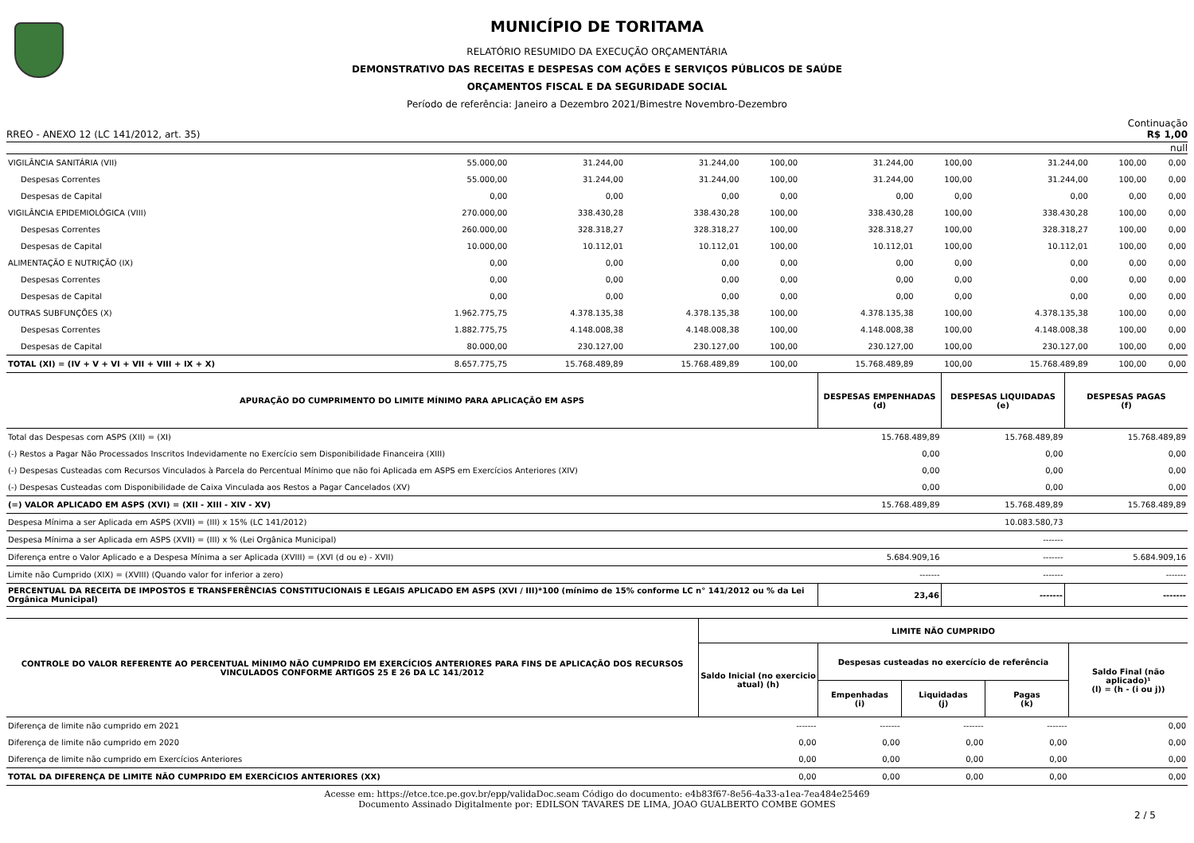MUNICÍPIO DE TORITAMA
RELATÓRIO RESUMIDO DA EXECUÇÃO ORÇAMENTÁRIA
DEMONSTRATIVO DAS RECEITAS E DESPESAS COM AÇÕES E SERVIÇOS PÚBLICOS DE SAÚDE
ORÇAMENTOS FISCAL E DA SEGURIDADE SOCIAL
Período de referência: Janeiro a Dezembro 2021/Bimestre Novembro-Dezembro
Continuação
RREO - ANEXO 12 (LC 141/2012, art. 35) R$ 1,00
null
| VIGILÂNCIA SANITÁRIA (VII) | 55.000,00 | 31.244,00 | 31.244,00 | 100,00 | 31.244,00 | 100,00 | 31.244,00 | 100,00 | 0,00 |
| Despesas Correntes | 55.000,00 | 31.244,00 | 31.244,00 | 100,00 | 31.244,00 | 100,00 | 31.244,00 | 100,00 | 0,00 |
| Despesas de Capital | 0,00 | 0,00 | 0,00 | 0,00 | 0,00 | 0,00 | 0,00 | 0,00 | 0,00 |
| VIGILÂNCIA EPIDEMIOLÓGICA (VIII) | 270.000,00 | 338.430,28 | 338.430,28 | 100,00 | 338.430,28 | 100,00 | 338.430,28 | 100,00 | 0,00 |
| Despesas Correntes | 260.000,00 | 328.318,27 | 328.318,27 | 100,00 | 328.318,27 | 100,00 | 328.318,27 | 100,00 | 0,00 |
| Despesas de Capital | 10.000,00 | 10.112,01 | 10.112,01 | 100,00 | 10.112,01 | 100,00 | 10.112,01 | 100,00 | 0,00 |
| ALIMENTAÇÃO E NUTRIÇÃO (IX) | 0,00 | 0,00 | 0,00 | 0,00 | 0,00 | 0,00 | 0,00 | 0,00 | 0,00 |
| Despesas Correntes | 0,00 | 0,00 | 0,00 | 0,00 | 0,00 | 0,00 | 0,00 | 0,00 | 0,00 |
| Despesas de Capital | 0,00 | 0,00 | 0,00 | 0,00 | 0,00 | 0,00 | 0,00 | 0,00 | 0,00 |
| OUTRAS SUBFUNÇÕES (X) | 1.962.775,75 | 4.378.135,38 | 4.378.135,38 | 100,00 | 4.378.135,38 | 100,00 | 4.378.135,38 | 100,00 | 0,00 |
| Despesas Correntes | 1.882.775,75 | 4.148.008,38 | 4.148.008,38 | 100,00 | 4.148.008,38 | 100,00 | 4.148.008,38 | 100,00 | 0,00 |
| Despesas de Capital | 80.000,00 | 230.127,00 | 230.127,00 | 100,00 | 230.127,00 | 100,00 | 230.127,00 | 100,00 | 0,00 |
| TOTAL (XI) = (IV + V + VI + VII + VIII + IX + X) | 8.657.775,75 | 15.768.489,89 | 15.768.489,89 | 100,00 | 15.768.489,89 | 100,00 | 15.768.489,89 | 100,00 | 0,00 |
| APURAÇÃO DO CUMPRIMENTO DO LIMITE MÍNIMO PARA APLICAÇÃO EM ASPS | DESPESAS EMPENHADAS (d) | DESPESAS LIQUIDADAS (e) | DESPESAS PAGAS (f) |
| --- | --- | --- | --- |
| Total das Despesas com ASPS (XII) = (XI) | 15.768.489,89 | 15.768.489,89 | 15.768.489,89 |
| (-) Restos a Pagar Não Processados Inscritos Indevidamente no Exercício sem Disponibilidade Financeira (XIII) | 0,00 | 0,00 | 0,00 |
| (-) Despesas Custeadas com Recursos Vinculados à Parcela do Percentual Mínimo que não foi Aplicada em ASPS em Exercícios Anteriores (XIV) | 0,00 | 0,00 | 0,00 |
| (-) Despesas Custeadas com Disponibilidade de Caixa Vinculada aos Restos a Pagar Cancelados (XV) | 0,00 | 0,00 | 0,00 |
| (=) VALOR APLICADO EM ASPS (XVI) = (XII - XIII - XIV - XV) | 15.768.489,89 | 15.768.489,89 | 15.768.489,89 |
| Despesa Mínima a ser Aplicada em ASPS (XVII) = (III) x 15% (LC 141/2012) | | 10.083.580,73 | |
| Despesa Mínima a ser Aplicada em ASPS (XVII) = (III) x % (Lei Orgânica Municipal) | | ------- | |
| Diferença entre o Valor Aplicado e a Despesa Mínima a ser Aplicada (XVIII) = (XVI (d ou e) - XVII) | 5.684.909,16 | ------- | 5.684.909,16 |
| Limite não Cumprido (XIX) = (XVIII) (Quando valor for inferior a zero) | ------- | ------- | ------- |
| PERCENTUAL DA RECEITA DE IMPOSTOS E TRANSFERÊNCIAS CONSTITUCIONAIS E LEGAIS APLICADO EM ASPS (XVI / III)*100 (mínimo de 15% conforme LC n° 141/2012 ou % da Lei Orgânica Municipal) | 23,46 | ------- | ------- |
| CONTROLE DO VALOR REFERENTE AO PERCENTUAL MÍNIMO NÃO CUMPRIDO EM EXERCÍCIOS ANTERIORES PARA FINS DE APLICAÇÃO DOS RECURSOS VINCULADOS CONFORME ARTIGOS 25 E 26 DA LC 141/2012 | LIMITE NÃO CUMPRIDO | | | | |
| --- | --- | --- | --- | --- | --- |
| | Saldo Inicial (no exercicio atual) (h) | Despesas custeadas no exercício de referência | | | Saldo Final (não aplicado)¹ (l) = (h - (i ou j)) |
| | | Empenhadas (i) | Liquidadas (j) | Pagas (k) | |
| Diferença de limite não cumprido em 2021 | ------- | ------- | ------- | ------- | 0,00 |
| Diferença de limite não cumprido em 2020 | 0,00 | 0,00 | 0,00 | 0,00 | 0,00 |
| Diferença de limite não cumprido em Exercícios Anteriores | 0,00 | 0,00 | 0,00 | 0,00 | 0,00 |
| TOTAL DA DIFERENÇA DE LIMITE NÃO CUMPRIDO EM EXERCÍCIOS ANTERIORES (XX) | 0,00 | 0,00 | 0,00 | 0,00 | 0,00 |
Acesse em: https://etce.tce.pe.gov.br/epp/validaDoc.seam Código do documento: e4b83f67-8e56-4a33-a1ea-7ea484e25469
Documento Assinado Digitalmente por: EDILSON TAVARES DE LIMA, JOAO GUALBERTO COMBE GOMES
2 / 5